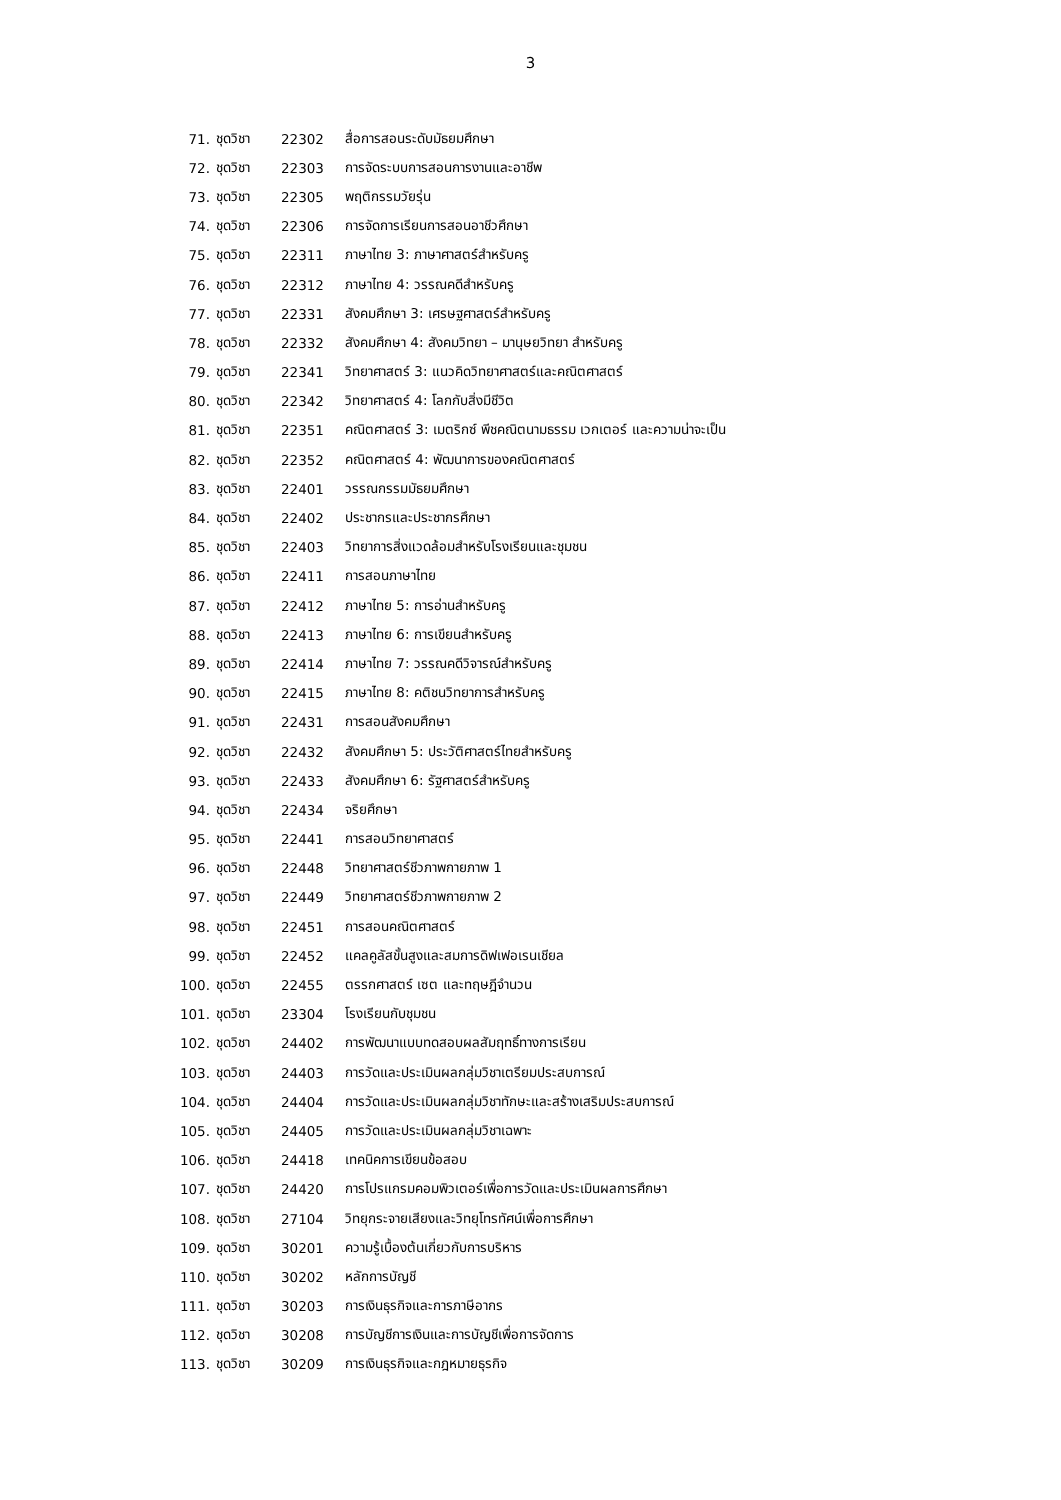3
| 71. | ชุดวิชา | 22302 | สื่อการสอนระดับมัธยมศึกษา |
| 72. | ชุดวิชา | 22303 | การจัดระบบการสอนการงานและอาชีพ |
| 73. | ชุดวิชา | 22305 | พฤติกรรมวัยรุ่น |
| 74. | ชุดวิชา | 22306 | การจัดการเรียนการสอนอาชีวศึกษา |
| 75. | ชุดวิชา | 22311 | ภาษาไทย 3: ภาษาศาสตร์สำหรับครู |
| 76. | ชุดวิชา | 22312 | ภาษาไทย 4: วรรณคดีสำหรับครู |
| 77. | ชุดวิชา | 22331 | สังคมศึกษา 3: เศรษฐศาสตร์สำหรับครู |
| 78. | ชุดวิชา | 22332 | สังคมศึกษา 4: สังคมวิทยา – มานุษยวิทยา สำหรับครู |
| 79. | ชุดวิชา | 22341 | วิทยาศาสตร์ 3: แนวคิดวิทยาศาสตร์และคณิตศาสตร์ |
| 80. | ชุดวิชา | 22342 | วิทยาศาสตร์ 4: โลกกับสิ่งมีชีวิต |
| 81. | ชุดวิชา | 22351 | คณิตศาสตร์ 3: เมตริกซ์ พีชคณิตนามธรรม เวกเตอร์ และความน่าจะเป็น |
| 82. | ชุดวิชา | 22352 | คณิตศาสตร์ 4: พัฒนาการของคณิตศาสตร์ |
| 83. | ชุดวิชา | 22401 | วรรณกรรมมัธยมศึกษา |
| 84. | ชุดวิชา | 22402 | ประชากรและประชากรศึกษา |
| 85. | ชุดวิชา | 22403 | วิทยาการสิ่งแวดล้อมสำหรับโรงเรียนและชุมชน |
| 86. | ชุดวิชา | 22411 | การสอนภาษาไทย |
| 87. | ชุดวิชา | 22412 | ภาษาไทย 5: การอ่านสำหรับครู |
| 88. | ชุดวิชา | 22413 | ภาษาไทย 6: การเขียนสำหรับครู |
| 89. | ชุดวิชา | 22414 | ภาษาไทย 7: วรรณคดีวิจารณ์สำหรับครู |
| 90. | ชุดวิชา | 22415 | ภาษาไทย 8: คติชนวิทยาการสำหรับครู |
| 91. | ชุดวิชา | 22431 | การสอนสังคมศึกษา |
| 92. | ชุดวิชา | 22432 | สังคมศึกษา 5: ประวัติศาสตร์ไทยสำหรับครู |
| 93. | ชุดวิชา | 22433 | สังคมศึกษา 6: รัฐศาสตร์สำหรับครู |
| 94. | ชุดวิชา | 22434 | จริยศึกษา |
| 95. | ชุดวิชา | 22441 | การสอนวิทยาศาสตร์ |
| 96. | ชุดวิชา | 22448 | วิทยาศาสตร์ชีวภาพกายภาพ 1 |
| 97. | ชุดวิชา | 22449 | วิทยาศาสตร์ชีวภาพกายภาพ 2 |
| 98. | ชุดวิชา | 22451 | การสอนคณิตศาสตร์ |
| 99. | ชุดวิชา | 22452 | แคลคูลัสขั้นสูงและสมการดิฟเฟอเรนเชียล |
| 100. | ชุดวิชา | 22455 | ตรรกศาสตร์ เซต และทฤษฎีจำนวน |
| 101. | ชุดวิชา | 23304 | โรงเรียนกับชุมชน |
| 102. | ชุดวิชา | 24402 | การพัฒนาแบบทดสอบผลสัมฤทธิ์ทางการเรียน |
| 103. | ชุดวิชา | 24403 | การวัดและประเมินผลกลุ่มวิชาเตรียมประสบการณ์ |
| 104. | ชุดวิชา | 24404 | การวัดและประเมินผลกลุ่มวิชาทักษะและสร้างเสริมประสบการณ์ |
| 105. | ชุดวิชา | 24405 | การวัดและประเมินผลกลุ่มวิชาเฉพาะ |
| 106. | ชุดวิชา | 24418 | เทคนิคการเขียนข้อสอบ |
| 107. | ชุดวิชา | 24420 | การโปรแกรมคอมพิวเตอร์เพื่อการวัดและประเมินผลการศึกษา |
| 108. | ชุดวิชา | 27104 | วิทยุกระจายเสียงและวิทยุโทรทัศน์เพื่อการศึกษา |
| 109. | ชุดวิชา | 30201 | ความรู้เบื้องต้นเกี่ยวกับการบริหาร |
| 110. | ชุดวิชา | 30202 | หลักการบัญชี |
| 111. | ชุดวิชา | 30203 | การเงินธุรกิจและการภาษีอากร |
| 112. | ชุดวิชา | 30208 | การบัญชีการเงินและการบัญชีเพื่อการจัดการ |
| 113. | ชุดวิชา | 30209 | การเงินธุรกิจและกฎหมายธุรกิจ |